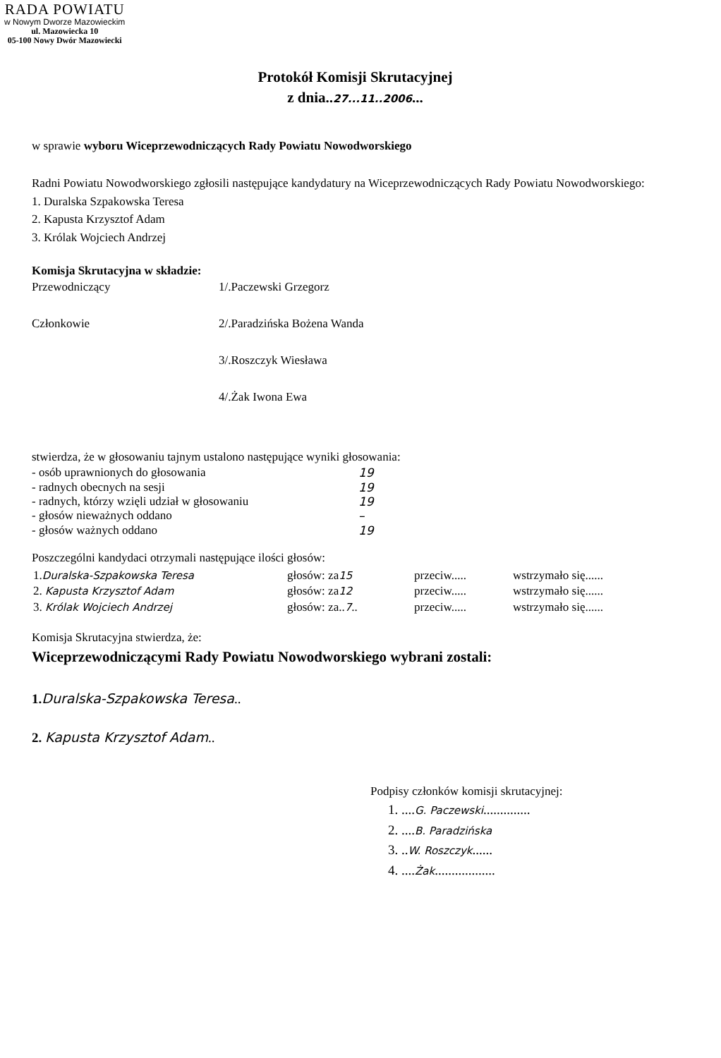RADA POWIATU
w Nowym Dworze Mazowieckim
ul. Mazowiecka 10
05-100 Nowy Dwór Mazowiecki
Protokół Komisji Skrutacyjnej
z dnia..27...11..2006...
w sprawie wyboru Wiceprzewodniczących Rady Powiatu Nowodworskiego
Radni Powiatu Nowodworskiego zgłosili następujące kandydatury na Wiceprzewodniczących Rady Powiatu Nowodworskiego:
1. Duralska Szpakowska Teresa
2. Kapusta Krzysztof Adam
3. Królak Wojciech Andrzej
Komisja Skrutacyjna w składzie:
Przewodniczący 1/.Paczewski Grzegorz
Członkowie 2/.Paradzińska Bożena Wanda
3/.Roszczyk Wiesława
4/.Żak Iwona Ewa
stwierdza, że w głosowaniu tajnym ustalono następujące wyniki głosowania:
| - osób uprawnionych do głosowania | 19 |
| - radnych obecnych na sesji | 19 |
| - radnych, którzy wzięli udział w głosowaniu | 19 |
| - głosów nieważnych oddano | – |
| - głosów ważnych oddano | 19 |
Poszczególni kandydaci otrzymali następujące ilości głosów:
| 1. Duralska-Szpakowska Teresa | głosów: za 15 | przeciw..... | wstrzymało się...... |
| 2. Kapusta Krzysztof Adam | głosów: za 12 | przeciw..... | wstrzymało się...... |
| 3. Królak Wojciech Andrzej | głosów: za.. 7 .. | przeciw..... | wstrzymało się...... |
Komisja Skrutacyjna stwierdza, że:
Wiceprzewodniczącymi Rady Powiatu Nowodworskiego wybrani zostali:
1. Duralska-Szpakowska Teresa..
2. Kapusta Krzysztof Adam..
Podpisy członków komisji skrutacyjnej:
1. ....G. Paczewski..............
2. ....B. Paradzińska
3. ..W. Roszczyk......
4. ....Żak..................